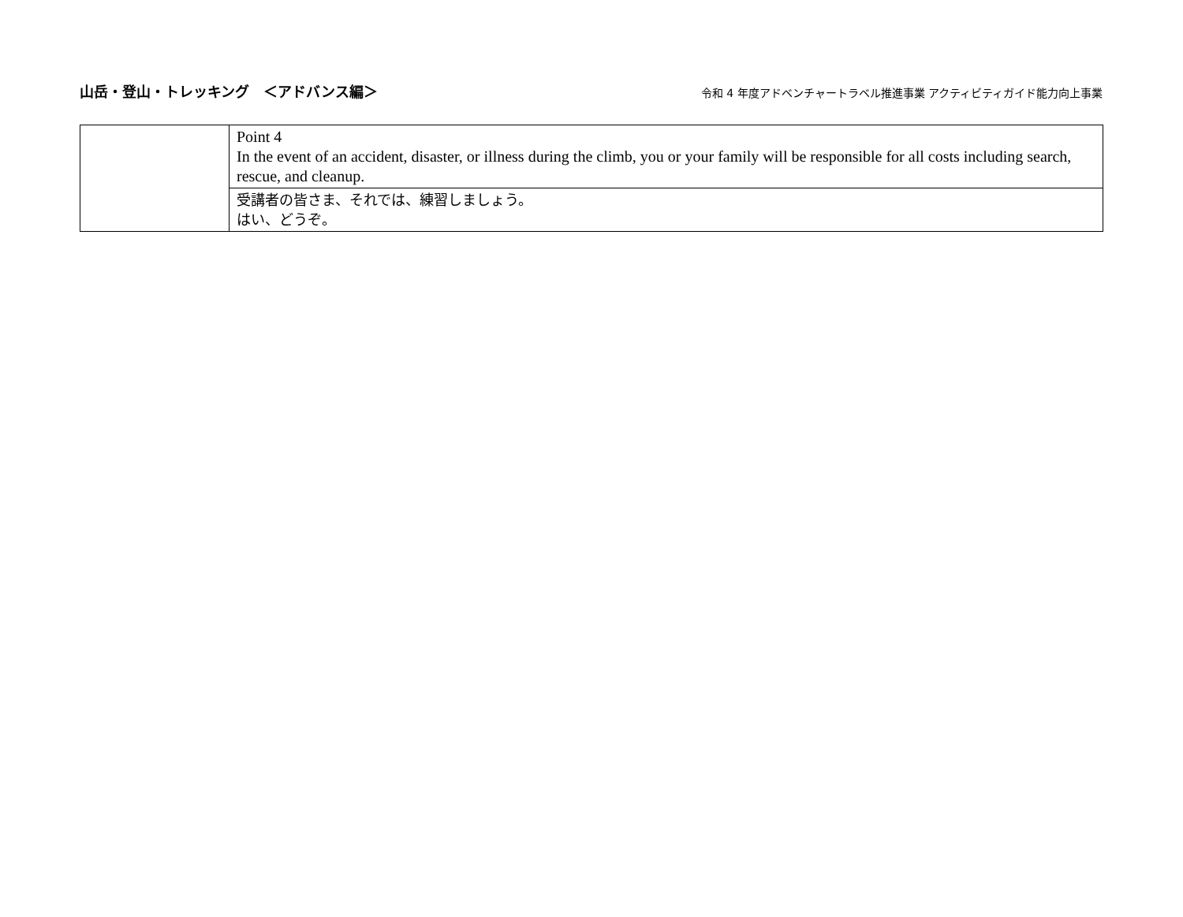山岳・登山・トレッキング　＜アドバンス編＞
令和 4 年度アドベンチャートラベル推進事業 アクティビティガイド能力向上事業
| | Point 4 In the event of an accident, disaster, or illness during the climb, you or your family will be responsible for all costs including search, rescue, and cleanup. |
| | 受講者の皆さま、それでは、練習しましょう。 はい、どうぞ。 |